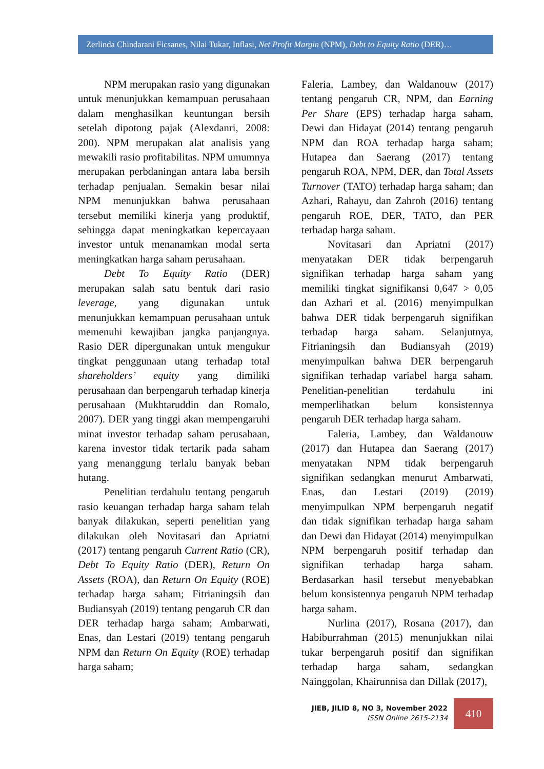Zerlinda Chindarani Ficsanes, Nilai Tukar, Inflasi, Net Profit Margin (NPM), Debt to Equity Ratio (DER)…
NPM merupakan rasio yang digunakan untuk menunjukkan kemampuan perusahaan dalam menghasilkan keuntungan bersih setelah dipotong pajak (Alexdanri, 2008: 200). NPM merupakan alat analisis yang mewakili rasio profitabilitas. NPM umumnya merupakan perbdaningan antara laba bersih terhadap penjualan. Semakin besar nilai NPM menunjukkan bahwa perusahaan tersebut memiliki kinerja yang produktif, sehingga dapat meningkatkan kepercayaan investor untuk menanamkan modal serta meningkatkan harga saham perusahaan.
Debt To Equity Ratio (DER) merupakan salah satu bentuk dari rasio leverage, yang digunakan untuk menunjukkan kemampuan perusahaan untuk memenuhi kewajiban jangka panjangnya. Rasio DER dipergunakan untuk mengukur tingkat penggunaan utang terhadap total shareholders’ equity yang dimiliki perusahaan dan berpengaruh terhadap kinerja perusahaan (Mukhtaruddin dan Romalo, 2007). DER yang tinggi akan mempengaruhi minat investor terhadap saham perusahaan, karena investor tidak tertarik pada saham yang menanggung terlalu banyak beban hutang.
Penelitian terdahulu tentang pengaruh rasio keuangan terhadap harga saham telah banyak dilakukan, seperti penelitian yang dilakukan oleh Novitasari dan Apriatni (2017) tentang pengaruh Current Ratio (CR), Debt To Equity Ratio (DER), Return On Assets (ROA), dan Return On Equity (ROE) terhadap harga saham; Fitrianingsih dan Budiansyah (2019) tentang pengaruh CR dan DER terhadap harga saham; Ambarwati, Enas, dan Lestari (2019) tentang pengaruh NPM dan Return On Equity (ROE) terhadap harga saham;
Faleria, Lambey, dan Waldanouw (2017) tentang pengaruh CR, NPM, dan Earning Per Share (EPS) terhadap harga saham, Dewi dan Hidayat (2014) tentang pengaruh NPM dan ROA terhadap harga saham; Hutapea dan Saerang (2017) tentang pengaruh ROA, NPM, DER, dan Total Assets Turnover (TATO) terhadap harga saham; dan Azhari, Rahayu, dan Zahroh (2016) tentang pengaruh ROE, DER, TATO, dan PER terhadap harga saham.
Novitasari dan Apriatni (2017) menyatakan DER tidak berpengaruh signifikan terhadap harga saham yang memiliki tingkat signifikansi 0,647 > 0,05 dan Azhari et al. (2016) menyimpulkan bahwa DER tidak berpengaruh signifikan terhadap harga saham. Selanjutnya, Fitrianingsih dan Budiansyah (2019) menyimpulkan bahwa DER berpengaruh signifikan terhadap variabel harga saham. Penelitian-penelitian terdahulu ini memperlihatkan belum konsistennya pengaruh DER terhadap harga saham.
Faleria, Lambey, dan Waldanouw (2017) dan Hutapea dan Saerang (2017) menyatakan NPM tidak berpengaruh signifikan sedangkan menurut Ambarwati, Enas, dan Lestari (2019) (2019) menyimpulkan NPM berpengaruh negatif dan tidak signifikan terhadap harga saham dan Dewi dan Hidayat (2014) menyimpulkan NPM berpengaruh positif terhadap dan signifikan terhadap harga saham. Berdasarkan hasil tersebut menyebabkan belum konsistennya pengaruh NPM terhadap harga saham.
Nurlina (2017), Rosana (2017), dan Habiburrahman (2015) menunjukkan nilai tukar berpengaruh positif dan signifikan terhadap harga saham, sedangkan Nainggolan, Khairunnisa dan Dillak (2017),
JIEB, JILID 8, NO 3, November 2022
ISSN Online 2615-2134
410